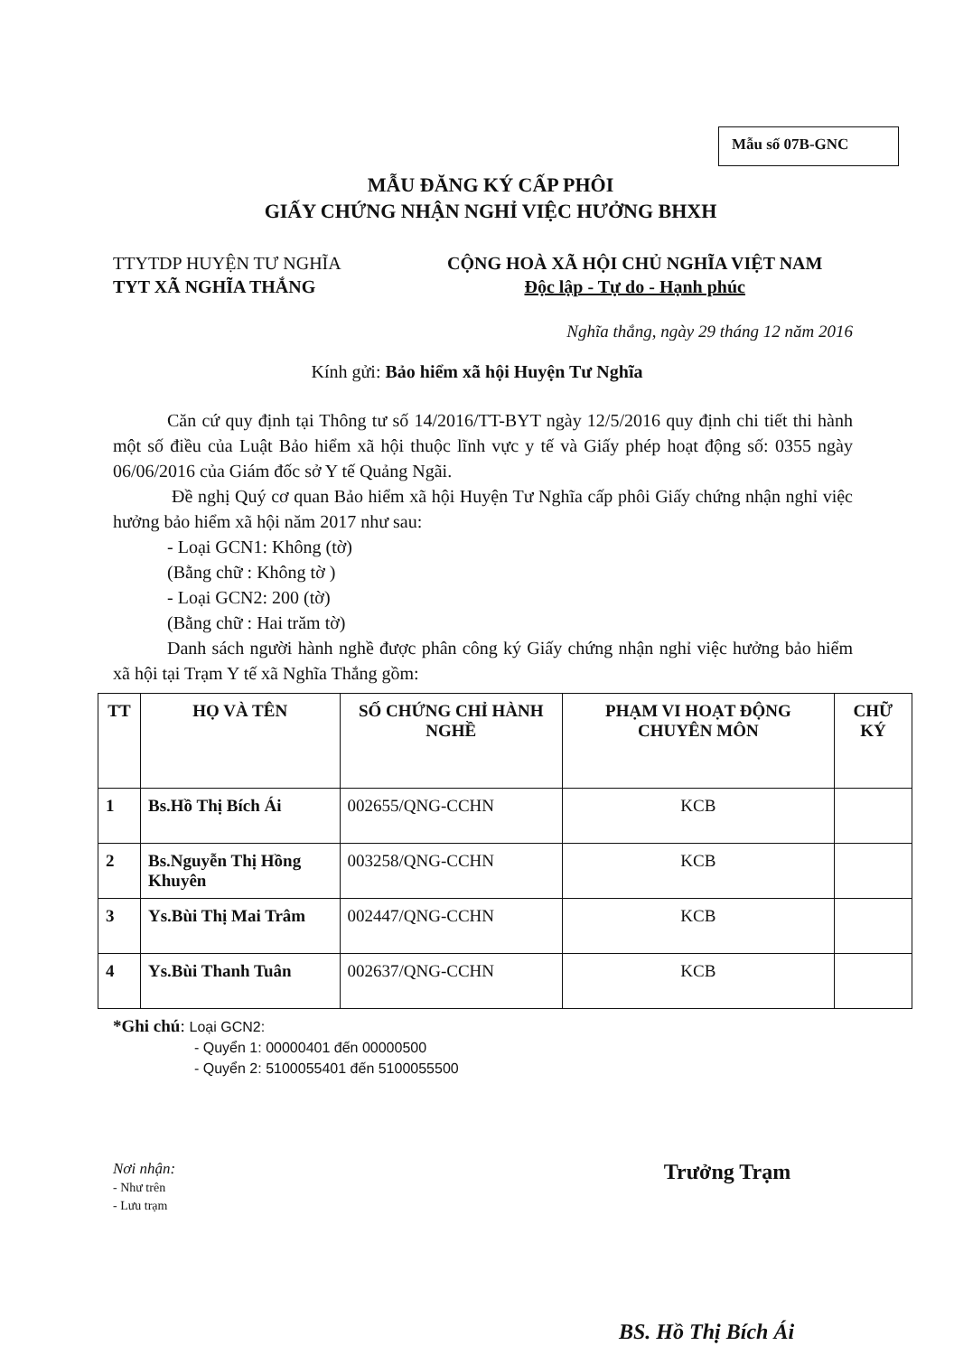Mẫu số 07B-GNC
MẪU ĐĂNG KÝ CẤP PHÔI
GIẤY CHỨNG NHẬN NGHỈ VIỆC HƯỞNG BHXH
TTYTDP HUYỆN TƯ NGHĨA
TYT XÃ NGHĨA THẮNG
CỘNG HOÀ XÃ HỘI CHỦ NGHĨA VIỆT NAM
Độc lập - Tự do - Hạnh phúc
Nghĩa thắng, ngày 29 tháng 12 năm 2016
Kính gửi: Bảo hiểm xã hội Huyện Tư Nghĩa
Căn cứ quy định tại Thông tư số 14/2016/TT-BYT ngày 12/5/2016 quy định chi tiết thi hành một số điều của Luật Bảo hiểm xã hội thuộc lĩnh vực y tế và Giấy phép hoạt động số: 0355 ngày 06/06/2016 của Giám đốc sở Y tế Quảng Ngãi.
Đề nghị Quý cơ quan Bảo hiểm xã hội Huyện Tư Nghĩa cấp phôi Giấy chứng nhận nghỉ việc hưởng bảo hiểm xã hội năm 2017 như sau:
- Loại GCN1: Không (tờ)
(Bằng chữ : Không tờ )
- Loại GCN2: 200 (tờ)
(Bằng chữ : Hai trăm tờ)
Danh sách người hành nghề được phân công ký Giấy chứng nhận nghỉ việc hưởng bảo hiểm xã hội tại Trạm Y tế xã Nghĩa Thắng gồm:
| TT | HỌ VÀ TÊN | SỐ CHỨNG CHỈ HÀNH NGHỀ | PHẠM VI HOẠT ĐỘNG CHUYÊN MÔN | CHỮ KÝ |
| --- | --- | --- | --- | --- |
| 1 | Bs.Hồ Thị Bích Ái | 002655/QNG-CCHN | KCB | |
| 2 | Bs.Nguyễn Thị Hồng Khuyên | 003258/QNG-CCHN | KCB | |
| 3 | Ys.Bùi Thị Mai Trâm | 002447/QNG-CCHN | KCB | |
| 4 | Ys.Bùi Thanh Tuân | 002637/QNG-CCHN | KCB | |
*Ghi chú: Loại GCN2:
- Quyển 1: 00000401 đến 00000500
- Quyển 2: 5100055401 đến 5100055500
Nơi nhận:
- Như trên
- Lưu trạm
Trưởng Trạm
BS. Hồ Thị Bích Ái